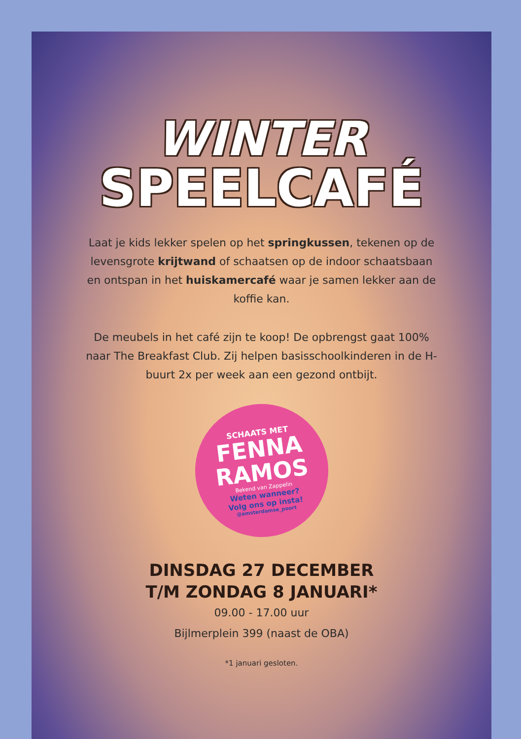WINTER
SPEELCAFÉ
Laat je kids lekker spelen op het springkussen, tekenen op de levensgrote krijtwand of schaatsen op de indoor schaatsbaan en ontspan in het huiskamercafé waar je samen lekker aan de koffie kan.
De meubels in het café zijn te koop! De opbrengst gaat 100% naar The Breakfast Club. Zij helpen basisschoolkinderen in de H-buurt 2x per week aan een gezond ontbijt.
SCHAATS MET
FENNA RAMOS
Bekend van Zappelin
Weten wanneer?
Volg ons op insta!
@amsterdamse_poort
DINSDAG 27 DECEMBER
T/M ZONDAG 8 JANUARI*
09.00 - 17.00 uur
Bijlmerplein 399 (naast de OBA)
*1 januari gesloten.